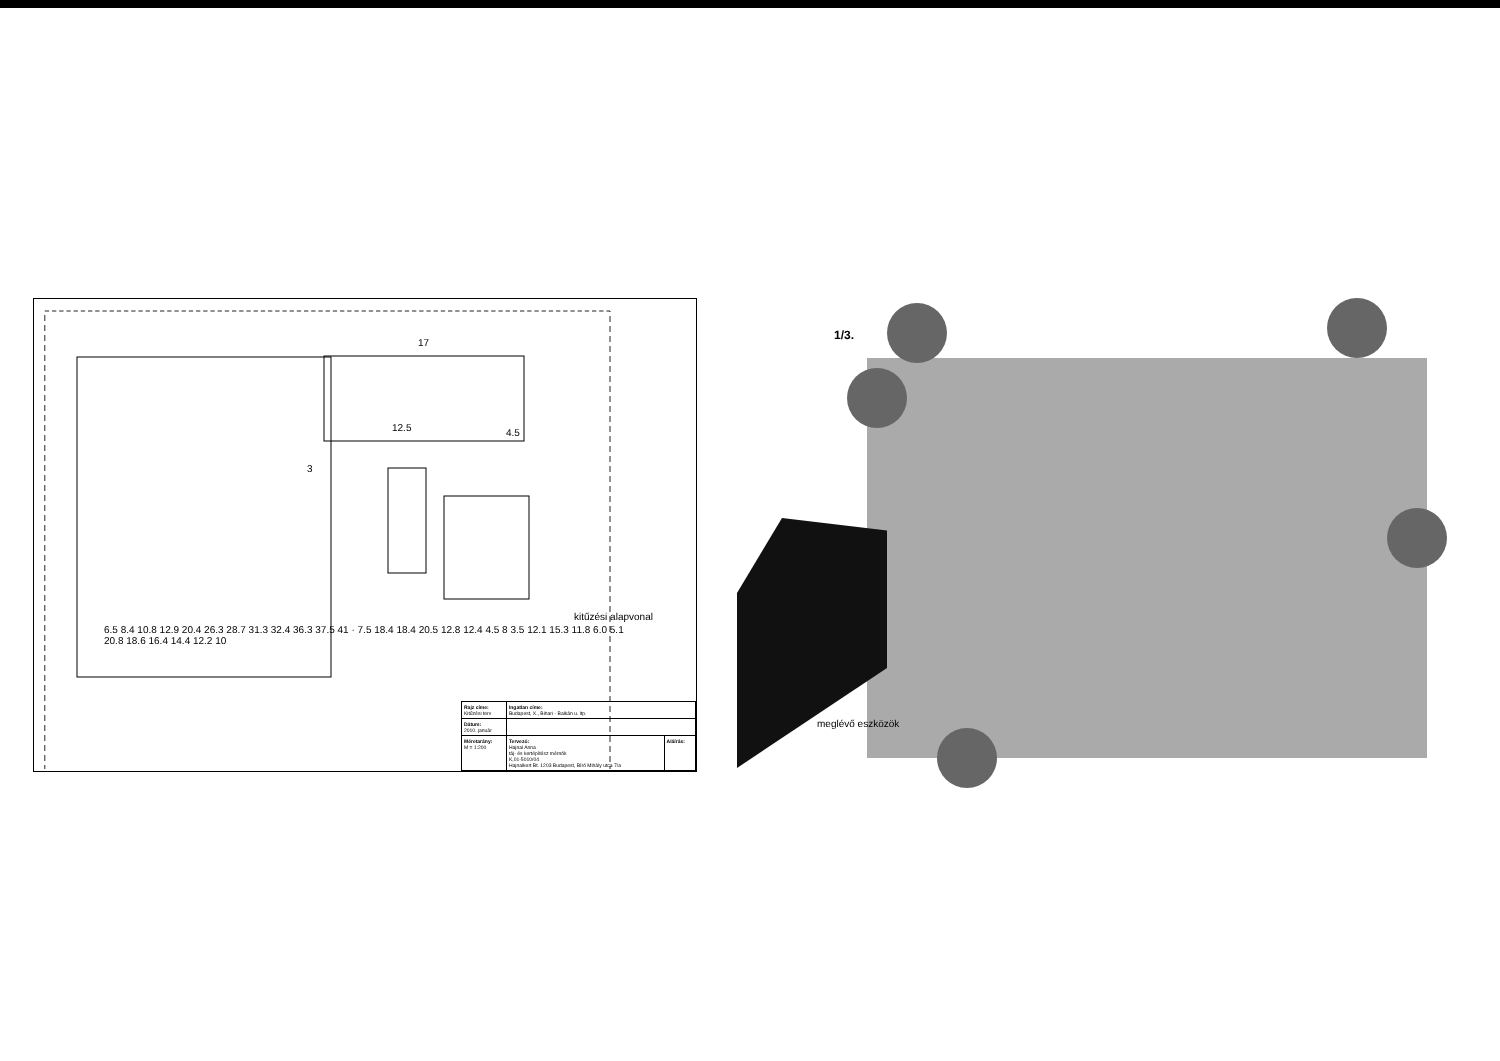17
12.5 4.5
3
kitűzési alapvonal
6.5 8.4 10.8 12.9 20.4 26.3 28.7 31.3 32.4 36.3 37.5 41 · 7.5 18.4 18.4 20.5 12.8 12.4 4.5 8 3.5 12.1 15.3 11.8 6.0 5.1 20.8 18.6 16.4 14.4 12.2 10
| Rajz címe: Kitűzési terv | Ingatlan címe: Budapest, X., Bihari - Balkán u. ltp. | |
| Dátum: 2010. január | | |
| Méretarány: M = 1:200 | Tervező: Hajnal Anna táj- és kertépítész mérnök K,01-5010/04 Hajnalkert Bt. 1203 Budapest, Bíró Mihály utca 7/a | Aláírás: |
1/3.
meglévő eszközök